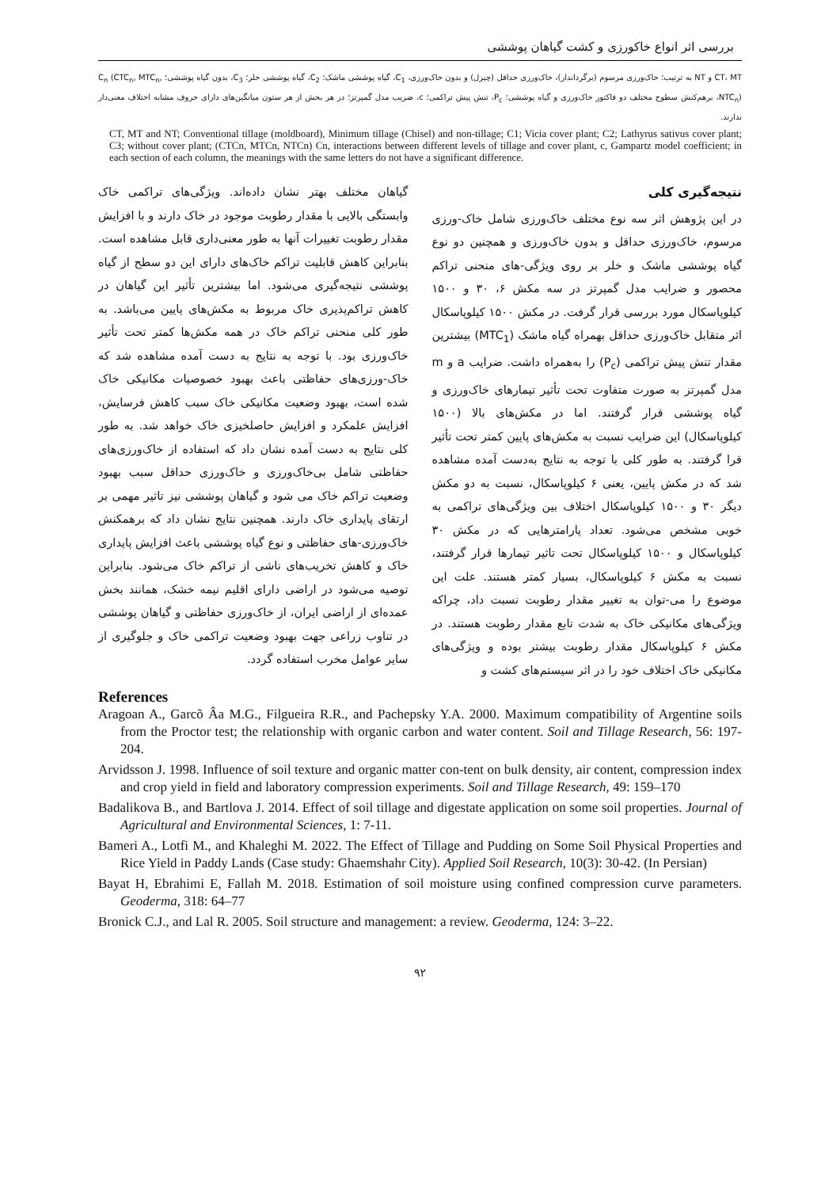بررسی اثر انواع خاکورزی و کشت گیاهان پوششی
CT، MT و NT به ترتیب؛ خاک‌ورزی مرسوم (برگرداندار)، خاک‌ورزی حداقل (چیزل) و بدون خاک‌ورزی، C<sub>1</sub>، گیاه پوششی ماشک؛ C<sub>2</sub>، گیاه پوششی خلر؛ C<sub>3</sub>، بدون گیاه پوششی؛ C<sub>n</sub> (CTC<sub>n</sub>, MTC<sub>n</sub>, NTC<sub>n</sub>)، برهم‌کنش سطوح مختلف دو فاکتور خاک‌ورزی و گیاه پوششی؛ P<sub>c</sub>، تنش پیش تراکمی؛ c، ضریب مدل گمپرتز؛ در هر بخش از هر ستون میانگین‌های دارای حروف مشابه اختلاف معنی‌دار ندارند.
CT, MT and NT; Conventional tillage (moldboard), Minimum tillage (Chisel) and non-tillage; C1; Vicia cover plant; C2; Lathyrus sativus cover plant; C3; without cover plant; (CTCn, MTCn, NTCn) Cn, interactions between different levels of tillage and cover plant, c, Gampartz model coefficient; in each section of each column, the meanings with the same letters do not have a significant difference.
نتیجه‌گیری کلی
در این پژوهش اثر سه نوع مختلف خاک‌ورزی شامل خاک-ورزی مرسوم، خاک‌ورزی حداقل و بدون خاک‌ورزی و همچنین دو نوع گیاه پوششی ماشک و خلر بر روی ویژگی-های منحنی تراکم محصور و ضرایب مدل گمپرتز در سه مکش ۶، ۳۰ و ۱۵۰۰ کیلوپاسکال مورد بررسی قرار گرفت. در مکش ۱۵۰۰ کیلوپاسکال اثر متقابل خاک‌ورزی حداقل بهمراه گیاه ماشک (MTC<sub>1</sub>) بیشترین مقدار تنش پیش تراکمی (P<sub>c</sub>) را به‌همراه داشت. ضرایب a و m مدل گمپرتز به صورت متفاوت تحت تأثیر تیمارهای خاک‌ورزی و گیاه پوششی قرار گرفتند. اما در مکش‌های بالا (۱۵۰۰ کیلوپاسکال) این ضرایب نسبت به مکش‌های پایین کمتر تحت تأثیر قرا گرفتند. به طور کلی با توجه به نتایج به‌دست آمده مشاهده شد که در مکش پایین، یعنی ۶ کیلوپاسکال، نسبت به دو مکش دیگر ۳۰ و ۱۵۰۰ کیلوپاسکال اختلاف بین ویژگی‌های تراکمی به خوبی مشخص می‌شود. تعداد پارامترهایی که در مکش ۳۰ کیلوپاسکال و ۱۵۰۰ کیلوپاسکال تحت تاثیر تیمارها قرار گرفتند، نسبت به مکش ۶ کیلوپاسکال، بسیار کمتر هستند. علت این موضوع را می-توان به تغییر مقدار رطوبت نسبت داد، چراکه ویژگی‌های مکانیکی خاک به شدت تابع مقدار رطوبت هستند. در مکش ۶ کیلوپاسکال مقدار رطوبت بیشتر بوده و ویژگی‌های مکانیکی خاک اختلاف خود را در اثر سیستم‌های کشت و
گیاهان مختلف بهتر نشان داده‌اند. ویژگی‌های تراکمی خاک وابستگی بالایی با مقدار رطوبت موجود در خاک دارند و با افزایش مقدار رطوبت تغییرات آنها به طور معنی‌داری قابل مشاهده است. بنابراین کاهش قابلیت تراکم خاک‌های دارای این دو سطح از گیاه پوششی نتیجه‌گیری می‌شود. اما بیشترین تأثیر این گیاهان در کاهش تراکم‌پذیری خاک مربوط به مکش‌های پایین می‌باشد. به طور کلی منحنی تراکم خاک در همه مکش‌ها کمتر تحت تأثیر خاک‌ورزی بود. با توجه به نتایج به دست آمده مشاهده شد که خاک-ورزی‌های حفاظتی باعث بهبود خصوصیات مکانیکی خاک شده است، بهبود وضعیت مکانیکی خاک سبب کاهش فرسایش، افزایش علمکرد و افزایش حاصلخیزی خاک خواهد شد. به طور کلی نتایج به دست آمده نشان داد که استفاده از خاک‌ورزی‌های حفاظتی شامل بی‌خاک‌ورزی و خاک‌ورزی حداقل سبب بهبود وضعیت تراکم خاک می شود و گیاهان پوششی نیز تاثیر مهمی بر ارتقای پایداری خاک دارند. همچنین نتایج نشان داد که برهمکنش خاک‌ورزی-های حفاظتی و نوع گیاه پوششی باعث افزایش پایداری خاک و کاهش تخریب‌های ناشی از تراکم خاک می‌شود. بنابراین توصیه می‌شود در اراضی دارای اقلیم نیمه خشک، همانند بخش عمده‌ای از اراضی ایران، از خاک‌ورزی حفاظتی و گیاهان پوششی در تناوب زراعی جهت بهبود وضعیت تراکمی خاک و جلوگیری از سایر عوامل مخرب استفاده گردد.
References
Aragoan A., Garcõ Âa M.G., Filgueira R.R., and Pachepsky Y.A. 2000. Maximum compatibility of Argentine soils from the Proctor test; the relationship with organic carbon and water content. Soil and Tillage Research, 56: 197-204.
Arvidsson J. 1998. Influence of soil texture and organic matter con-tent on bulk density, air content, compression index and crop yield in field and laboratory compression experiments. Soil and Tillage Research, 49: 159–170
Badalikova B., and Bartlova J. 2014. Effect of soil tillage and digestate application on some soil properties. Journal of Agricultural and Environmental Sciences, 1: 7-11.
Bameri A., Lotfi M., and Khaleghi M. 2022. The Effect of Tillage and Pudding on Some Soil Physical Properties and Rice Yield in Paddy Lands (Case study: Ghaemshahr City). Applied Soil Research, 10(3): 30-42. (In Persian)
Bayat H, Ebrahimi E, Fallah M. 2018. Estimation of soil moisture using confined compression curve parameters. Geoderma, 318: 64–77
Bronick C.J., and Lal R. 2005. Soil structure and management: a review. Geoderma, 124: 3–22.
۹۲